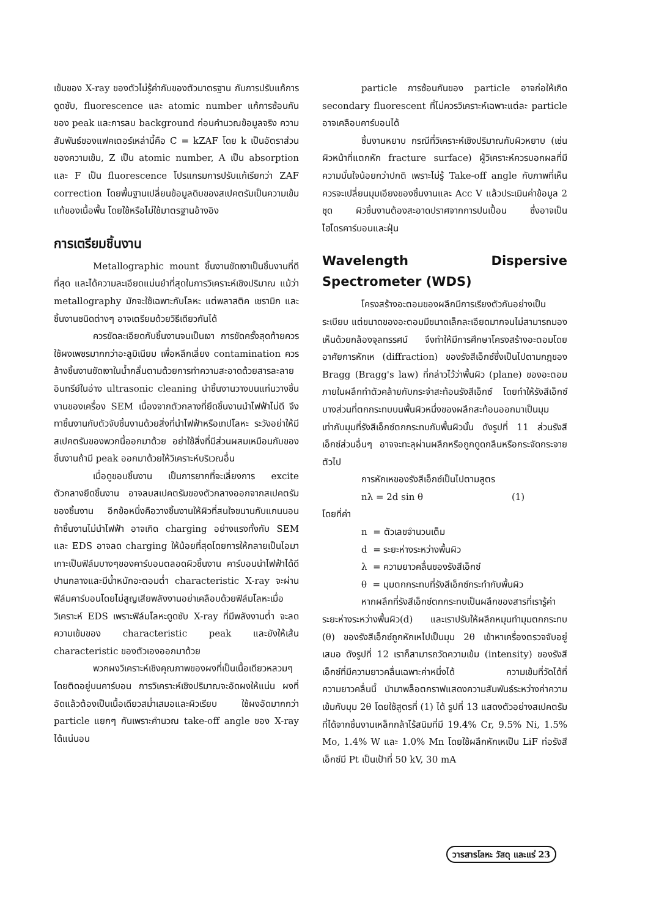เข้มของ X-ray ของตัวไม่รู้ค่ากับของตัวมาตรฐาน กับการปรับแก้การดูดซับ, fluorescence และ atomic number แก้การซ้อนกันของ peak และการลบ background ก่อนคำนวณข้อมูลจริง ความสัมพันธ์ของแฟคเตอร์เหล่านี้คือ C = kZAF โดย k เป็นอัตราส่วนของความเข้ม, Z เป็น atomic number, A เป็น absorption และ F เป็น fluorescence โปรแกรมการปรับแก้เรียกว่า ZAF correction โดยพื้นฐานเปลี่ยนข้อมูลดิบของสเปคตรัมเป็นความเข้มแท้ของเนื้อพื้น โดยใช้หรือไม่ใช้มาตรฐานอ้างอิง
การเตรียมชิ้นงาน
Metallographic mount ชิ้นงานขัดเงาเป็นชิ้นงานที่ดีที่สุด และได้ความละเอียดแม่นยำที่สุดในการวิเคราะห์เชิงปริมาณ แม้ว่า metallography มักจะใช้เฉพาะกับโลหะ แต่พลาสติค เซรามิก และชิ้นงานชนิดต่างๆ อาจเตรียมด้วยวิธีเดียวกันได้
ควรขัดละเอียดกับชิ้นงานจนเป็นเงา การขัดครั้งสุดท้ายควรใช้ผงเพชรมากกว่าอะลูมิเนียม เพื่อหลีกเลี่ยง contamination ควรล้างชิ้นงานขัดเงาในน้ำกลั่นตามด้วยการทำความสะอาดด้วยสารละลายอินทรีย์ในอ่าง ultrasonic cleaning นำชิ้นงานวางบนแท่นวางชิ้นงานของเครื่อง SEM เนื่องจากตัวกลางที่ยึดชิ้นงานนำไฟฟ้าไม่ดี จึงทาชิ้นงานกับตัวจับชิ้นงานด้วยสิ่งที่นำไฟฟ้าหรือเทปโลหะ ระวังอย่าให้มีสเปคตรัมของพวกนี้ออกมาด้วย อย่าใช้สิ่งที่มีส่วนผสมเหมือนกับของชิ้นงานถ้ามี peak ออกมาด้วยให้วิเคราะห์บริเวณอื่น
เมื่อดูขอบชิ้นงาน เป็นการยากที่จะเลี่ยงการ excite ตัวกลางยึดชิ้นงาน อาจลบสเปคตรัมของตัวกลางออกจากสเปคตรัมของชิ้นงาน อีกข้อหนึ่งคือวางชิ้นงานให้ผิวที่สนใจขนานกับแกนนอน ถ้าชิ้นงานไม่นำไฟฟ้า อาจเกิด charging อย่างแรงทั้งกับ SEM และ EDS อาจลด charging ให้น้อยที่สุดโดยการให้กลายเป็นไอมาเกาะเป็นฟิล์มบางๆของคาร์บอนตลอดผิวชิ้นงาน คาร์บอนนำไฟฟ้าได้ดีปานกลางและมีน้ำหนักอะตอมต่ำ characteristic X-ray จะผ่านฟิล์มคาร์บอนโดยไม่สูญเสียพลังงานอย่าเคลือบด้วยฟิล์มโลหะเมื่อวิเคราะห์ EDS เพราะฟิล์มโลหะดูดซับ X-ray ที่มีพลังงานต่ำ จะลดความเข้มของ characteristic peak และยังให้เส้น characteristic ของตัวเองออกมาด้วย
พวกผงวิเคราะห์เชิงคุณภาพของผงที่เป็นเนื้อเดียวหลวมๆ โดยติดอยู่บนคาร์บอน การวิเคราะห์เชิงปริมาณจะอัดผงให้แน่น ผงที่อัดแล้วต้องเป็นเนื้อเดียวสม่ำเสมอและผิวเรียบ ใช้ผงอัดมากกว่า particle แยกๆ กันเพราะคำนวณ take-off angle ของ X-ray ได้แน่นอน
particle การซ้อนกันของ particle อาจก่อให้เกิด secondary fluorescent ที่ไม่ควรวิเคราะห์เฉพาะแต่ละ particle อาจเคลือบคาร์บอนได้
ชิ้นงานหยาบ กรณีที่วิเคราะห์เชิงปริมาณกับผิวหยาบ (เช่น ผิวหน้าที่แตกหัก fracture surface) ผู้วิเคราะห์ควรบอกผลที่มีความมั่นใจน้อยกว่าปกติ เพราะไม่รู้ Take-off angle กับภาพที่เห็น ควรจะเปลี่ยนมุมเอียงของชิ้นงานและ Acc V แล้วประเมินค่าข้อมูล 2 ชุด ผิวชิ้นงานต้องสะอาดปราศจากการปนเปื้อน ซึ่งอาจเป็นไฮโดรคาร์บอนและฝุ่น
Wavelength Dispersive Spectrometer (WDS)
โครงสร้างอะตอมของผลึกมีการเรียงตัวกันอย่างเป็นระเบียบ แต่ขนาดของอะตอมมีขนาดเล็กละเอียดมากจนไม่สามารถมองเห็นด้วยกล้องจุลทรรศน์ จึงทำให้มีการศึกษาโครงสร้างอะตอมโดยอาศัยการหักเห (diffraction) ของรังสีเอ็กซ์ซึ่งเป็นไปตามกฎของ Bragg (Bragg's law) ที่กล่าวไว้ว่าพื้นผิว (plane) ของอะตอมภายในผลึกทำตัวคล้ายกับกระจำสะท้อนรังสีเอ็กซ์ โดยทำให้รังสีเอ็กซ์บางส่วนที่ตกกระทบบนพื้นผิวหนึ่งของผลึกสะท้อนออกมาเป็นมุมเท่ากับมุมที่รังสีเอ็กซ์ตกกระทบกับพื้นผิวนั้น ดังรูปที่ 11 ส่วนรังสีเอ็กซ์ส่วนอื่นๆ อาจจะทะลุผ่านผลึกหรือถูกดูดกลืนหรือกระจัดกระจายตัวไป
การหักเหของรังสีเอ็กซ์เป็นไปตามสูตร
nλ = 2d sin θ (1)
โดยที่ค่า
n = ตัวเลขจำนวนเต็ม
d = ระยะห่างระหว่างพื้นผิว
λ = ความยาวคลื่นของรังสีเอ็กซ์
θ = มุมตกกระทบที่รังสีเอ็กซ์กระทำกับพื้นผิว
หากผลึกที่รังสีเอ็กซ์ตกกระทบเป็นผลึกของสารที่เรารู้ค่าระยะห่างระหว่างพื้นผิว(d) และเราปรับให้ผลึกหมุนทำมุมตกกระทบ (θ) ของรังสีเอ็กซ์ถูกหักเหไปเป็นมุม 2θ เข้าหาเครื่องตรวจจับอยู่เสมอ ดังรูปที่ 12 เราก็สามารถวัดความเข้ม (intensity) ของรังสีเอ็กซ์ที่มีความยาวคลื่นเฉพาะค่าหนึ่งได้ ความเข้มที่วัดได้ที่ความยาวคลื่นนี้ นำมาพล็อตกราฟแสดงความสัมพันธ์ระหว่างค่าความเข้มกับมุม 2θ โดยใช้สูตรที่ (1) ได้ รูปที่ 13 แสดงตัวอย่างสเปคตรัมที่ได้จากชิ้นงานเหล็กกล้าไร้สนิมที่มี 19.4% Cr, 9.5% Ni, 1.5% Mo, 1.4% W และ 1.0% Mn โดยใช้ผลึกหักเหเป็น LiF ท่อรังสีเอ็กซ์มี Pt เป็นเป้าที่ 50 kV, 30 mA
วารสารโลหะ วัสดุ และแร่ 23